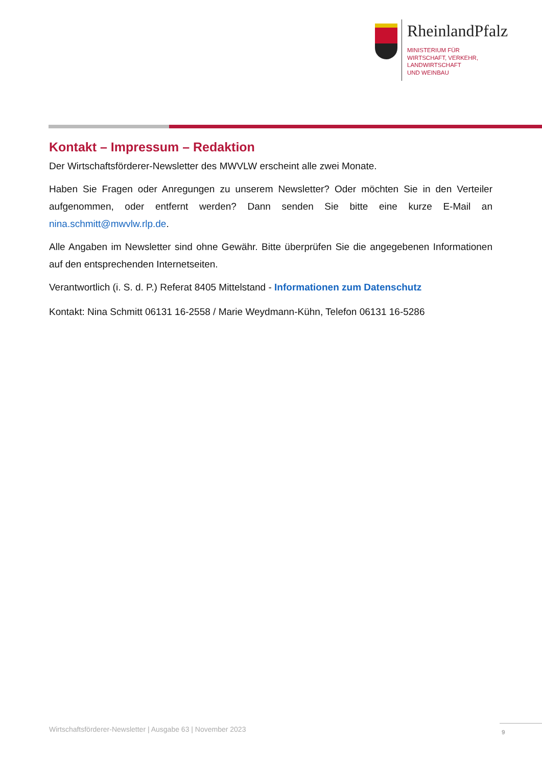RheinlandPfalz
MINISTERIUM FÜR
WIRTSCHAFT, VERKEHR,
LANDWIRTSCHAFT
UND WEINBAU
Kontakt – Impressum – Redaktion
Der Wirtschaftsförderer-Newsletter des MWVLW erscheint alle zwei Monate.
Haben Sie Fragen oder Anregungen zu unserem Newsletter? Oder möchten Sie in den Verteiler aufgenommen, oder entfernt werden? Dann senden Sie bitte eine kurze E-Mail an nina.schmitt@mwvlw.rlp.de.
Alle Angaben im Newsletter sind ohne Gewähr. Bitte überprüfen Sie die angegebenen Informationen auf den entsprechenden Internetseiten.
Verantwortlich (i. S. d. P.) Referat 8405 Mittelstand - Informationen zum Datenschutz
Kontakt: Nina Schmitt 06131 16-2558 / Marie Weydmann-Kühn, Telefon 06131 16-5286
Wirtschaftsförderer-Newsletter | Ausgabe 63 | November 2023
9